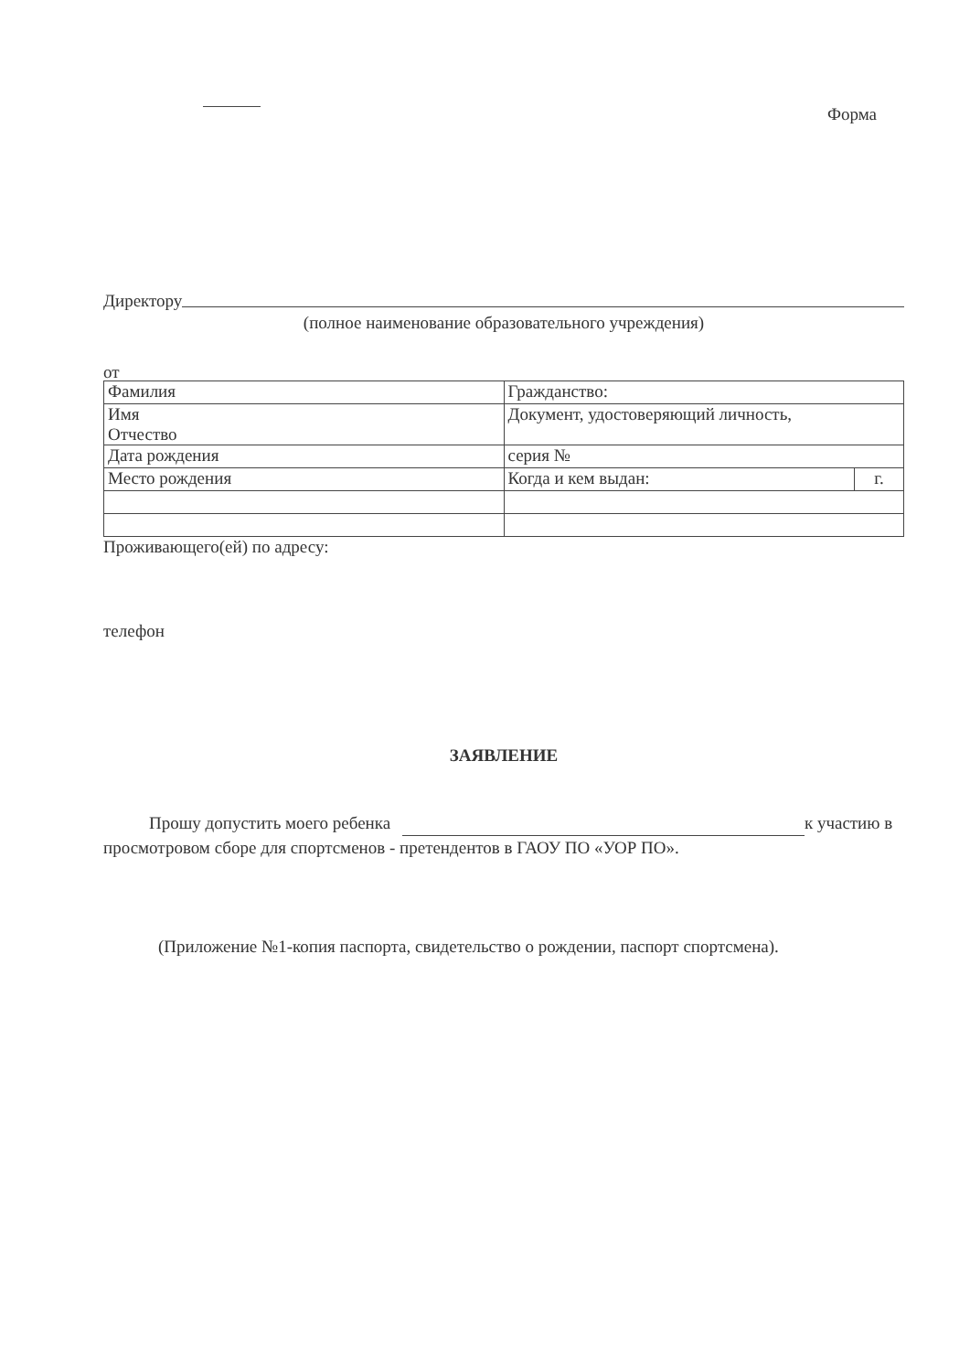Форма
Директору
(полное наименование образовательного учреждения)
от
| Фамилия | Гражданство: | |
| Имя Отчество | Документ, удостоверяющий личность, | |
| Дата рождения | серия № | |
| Место рождения | Когда и кем выдан: | г. |
Проживающего(ей) по адресу:
телефон
ЗАЯВЛЕНИЕ
Прошу допустить моего ребенка к участию в просмотровом сборе для спортсменов - претендентов в ГАОУ ПО «УОР ПО».
(Приложение №1-копия паспорта, свидетельство о рождении, паспорт спортсмена).